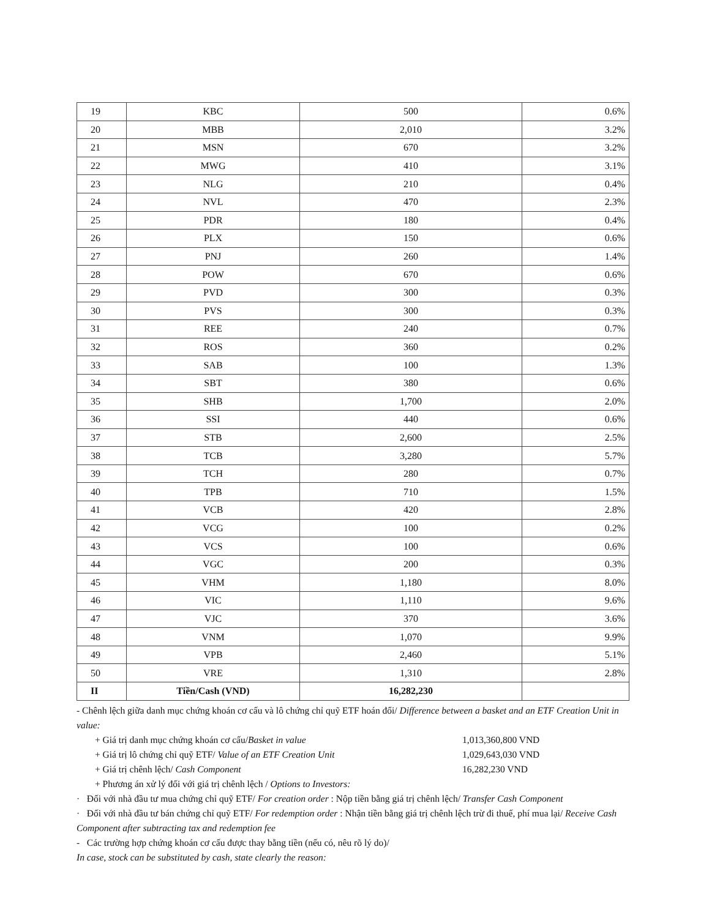| 19 | KBC | 500 | 0.6% |
| 20 | MBB | 2,010 | 3.2% |
| 21 | MSN | 670 | 3.2% |
| 22 | MWG | 410 | 3.1% |
| 23 | NLG | 210 | 0.4% |
| 24 | NVL | 470 | 2.3% |
| 25 | PDR | 180 | 0.4% |
| 26 | PLX | 150 | 0.6% |
| 27 | PNJ | 260 | 1.4% |
| 28 | POW | 670 | 0.6% |
| 29 | PVD | 300 | 0.3% |
| 30 | PVS | 300 | 0.3% |
| 31 | REE | 240 | 0.7% |
| 32 | ROS | 360 | 0.2% |
| 33 | SAB | 100 | 1.3% |
| 34 | SBT | 380 | 0.6% |
| 35 | SHB | 1,700 | 2.0% |
| 36 | SSI | 440 | 0.6% |
| 37 | STB | 2,600 | 2.5% |
| 38 | TCB | 3,280 | 5.7% |
| 39 | TCH | 280 | 0.7% |
| 40 | TPB | 710 | 1.5% |
| 41 | VCB | 420 | 2.8% |
| 42 | VCG | 100 | 0.2% |
| 43 | VCS | 100 | 0.6% |
| 44 | VGC | 200 | 0.3% |
| 45 | VHM | 1,180 | 8.0% |
| 46 | VIC | 1,110 | 9.6% |
| 47 | VJC | 370 | 3.6% |
| 48 | VNM | 1,070 | 9.9% |
| 49 | VPB | 2,460 | 5.1% |
| 50 | VRE | 1,310 | 2.8% |
| II | Tiền/Cash (VND) | 16,282,230 | |
- Chênh lệch giữa danh mục chứng khoán cơ cấu và lô chứng chỉ quỹ ETF hoán đổi/ Difference between a basket and an ETF Creation Unit in value:
+ Giá trị danh mục chứng khoán cơ cấu/Basket in value 1,013,360,800 VND
+ Giá trị lô chứng chỉ quỹ ETF/ Value of an ETF Creation Unit 1,029,643,030 VND
+ Giá trị chênh lệch/ Cash Component 16,282,230 VND
+ Phương án xử lý đối với giá trị chênh lệch / Options to Investors:
· Đối với nhà đầu tư mua chứng chỉ quỹ ETF/ For creation order : Nộp tiền bằng giá trị chênh lệch/ Transfer Cash Component
· Đối với nhà đầu tư bán chứng chỉ quỹ ETF/ For redemption order : Nhận tiền bằng giá trị chênh lệch trừ đi thuế, phí mua lại/ Receive Cash Component after subtracting tax and redemption fee
- Các trường hợp chứng khoán cơ cấu được thay bằng tiền (nếu có, nêu rõ lý do)/
In case, stock can be substituted by cash, state clearly the reason: